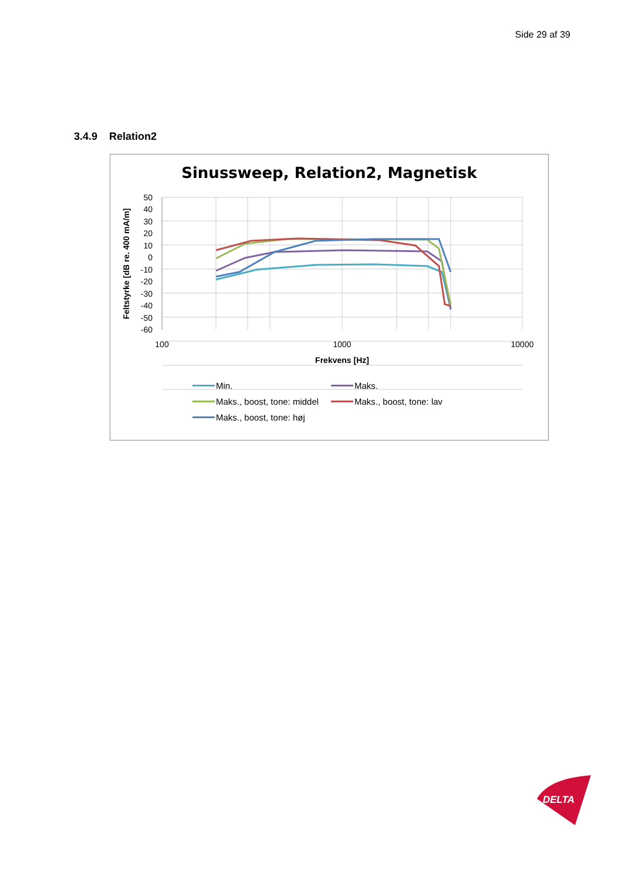Side 29 af 39
3.4.9 Relation2
Sinussweep, Relation2, Magnetisk
50
40
30
20
10
0
-10
-20
-30
-40
-50
-60
100
1000
10000
Frekvens [Hz]
Feltstyrke [dB re. 400 mA/m]
Min.
Maks.
Maks., boost, tone: middel
Maks., boost, tone: lav
Maks., boost, tone: høj
DELTA